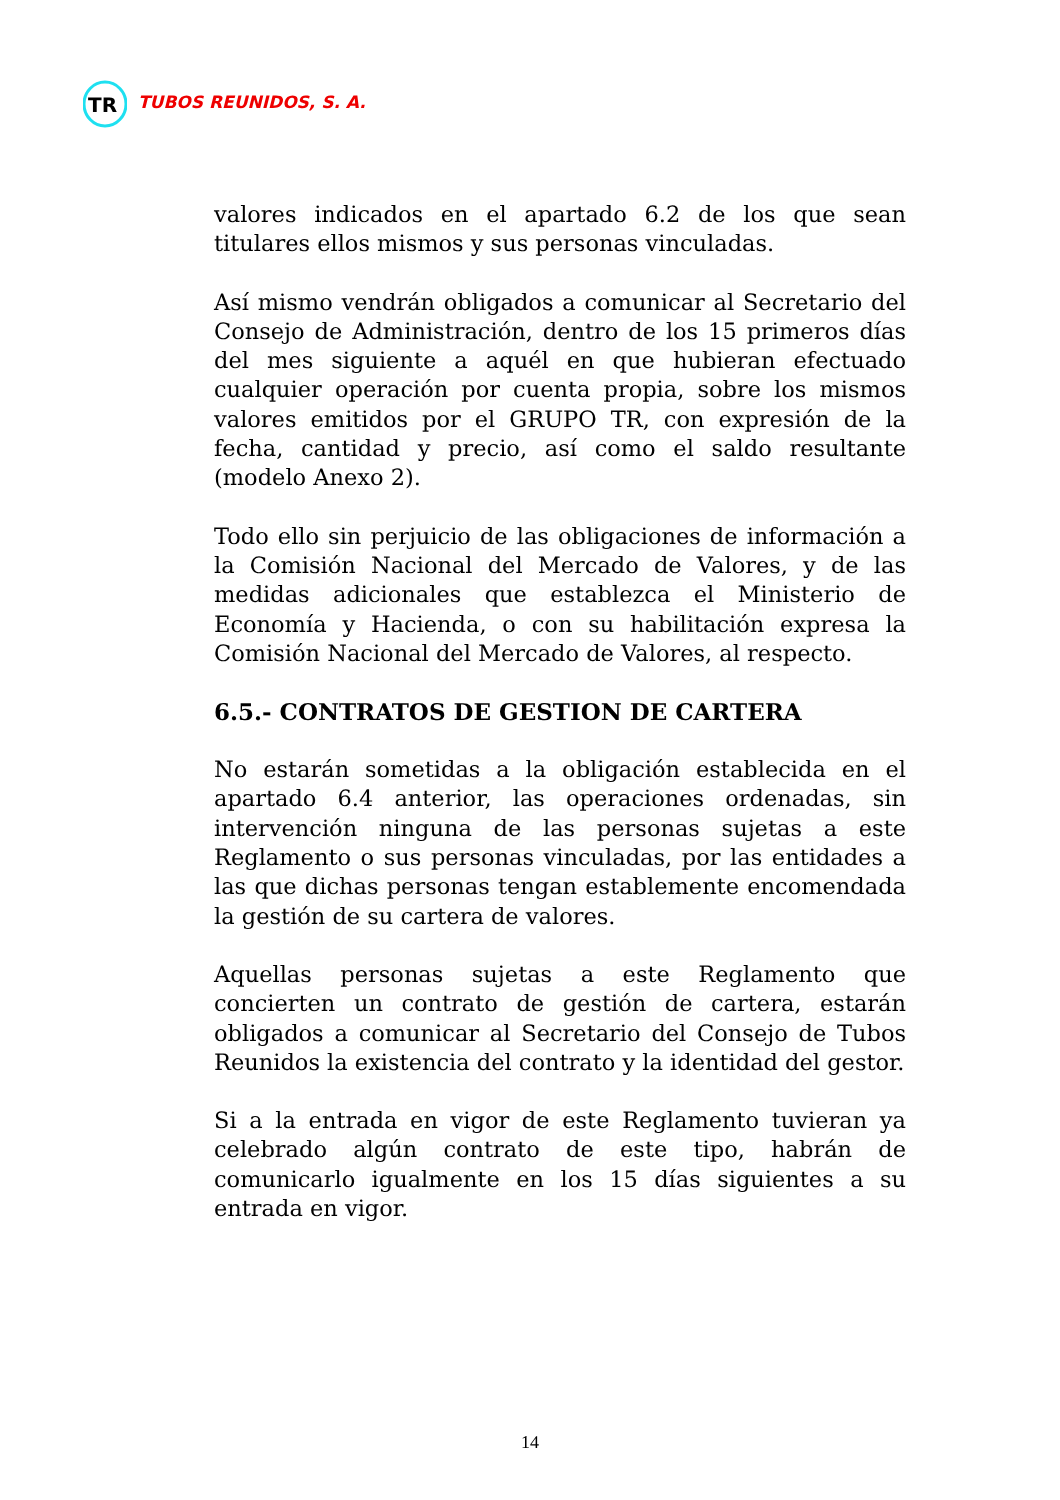TR
TUBOS REUNIDOS, S. A.
valores indicados en el apartado 6.2 de los que sean titulares ellos mismos y sus personas vinculadas.
Así mismo vendrán obligados a comunicar al Secretario del Consejo de Administración, dentro de los 15 primeros días del mes siguiente a aquél en que hubieran efectuado cualquier operación por cuenta propia, sobre los mismos valores emitidos por el GRUPO TR, con expresión de la fecha, cantidad y precio, así como el saldo resultante (modelo Anexo 2).
Todo ello sin perjuicio de las obligaciones de información a la Comisión Nacional del Mercado de Valores, y de las medidas adicionales que establezca el Ministerio de Economía y Hacienda, o con su habilitación expresa la Comisión Nacional del Mercado de Valores, al respecto.
6.5.- CONTRATOS DE GESTION DE CARTERA
No estarán sometidas a la obligación establecida en el apartado 6.4 anterior, las operaciones ordenadas, sin intervención ninguna de las personas sujetas a este Reglamento o sus personas vinculadas, por las entidades a las que dichas personas tengan establemente encomendada la gestión de su cartera de valores.
Aquellas personas sujetas a este Reglamento que concierten un contrato de gestión de cartera, estarán obligados a comunicar al Secretario del Consejo de Tubos Reunidos la existencia del contrato y la identidad del gestor.
Si a la entrada en vigor de este Reglamento tuvieran ya celebrado algún contrato de este tipo, habrán de comunicarlo igualmente en los 15 días siguientes a su entrada en vigor.
14